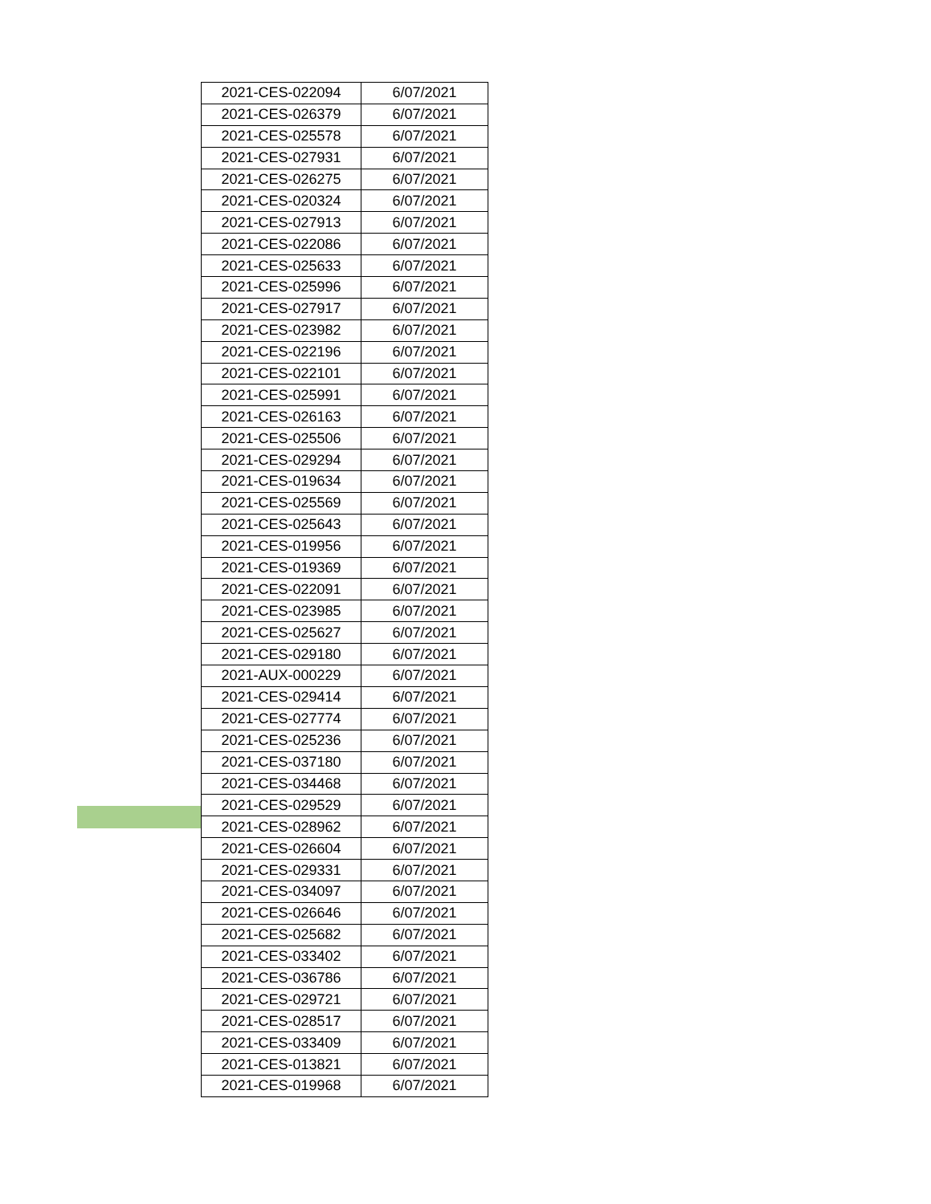| 2021-CES-022094 | 6/07/2021 |
| 2021-CES-026379 | 6/07/2021 |
| 2021-CES-025578 | 6/07/2021 |
| 2021-CES-027931 | 6/07/2021 |
| 2021-CES-026275 | 6/07/2021 |
| 2021-CES-020324 | 6/07/2021 |
| 2021-CES-027913 | 6/07/2021 |
| 2021-CES-022086 | 6/07/2021 |
| 2021-CES-025633 | 6/07/2021 |
| 2021-CES-025996 | 6/07/2021 |
| 2021-CES-027917 | 6/07/2021 |
| 2021-CES-023982 | 6/07/2021 |
| 2021-CES-022196 | 6/07/2021 |
| 2021-CES-022101 | 6/07/2021 |
| 2021-CES-025991 | 6/07/2021 |
| 2021-CES-026163 | 6/07/2021 |
| 2021-CES-025506 | 6/07/2021 |
| 2021-CES-029294 | 6/07/2021 |
| 2021-CES-019634 | 6/07/2021 |
| 2021-CES-025569 | 6/07/2021 |
| 2021-CES-025643 | 6/07/2021 |
| 2021-CES-019956 | 6/07/2021 |
| 2021-CES-019369 | 6/07/2021 |
| 2021-CES-022091 | 6/07/2021 |
| 2021-CES-023985 | 6/07/2021 |
| 2021-CES-025627 | 6/07/2021 |
| 2021-CES-029180 | 6/07/2021 |
| 2021-AUX-000229 | 6/07/2021 |
| 2021-CES-029414 | 6/07/2021 |
| 2021-CES-027774 | 6/07/2021 |
| 2021-CES-025236 | 6/07/2021 |
| 2021-CES-037180 | 6/07/2021 |
| 2021-CES-034468 | 6/07/2021 |
| 2021-CES-029529 | 6/07/2021 |
| 2021-CES-028962 | 6/07/2021 |
| 2021-CES-026604 | 6/07/2021 |
| 2021-CES-029331 | 6/07/2021 |
| 2021-CES-034097 | 6/07/2021 |
| 2021-CES-026646 | 6/07/2021 |
| 2021-CES-025682 | 6/07/2021 |
| 2021-CES-033402 | 6/07/2021 |
| 2021-CES-036786 | 6/07/2021 |
| 2021-CES-029721 | 6/07/2021 |
| 2021-CES-028517 | 6/07/2021 |
| 2021-CES-033409 | 6/07/2021 |
| 2021-CES-013821 | 6/07/2021 |
| 2021-CES-019968 | 6/07/2021 |